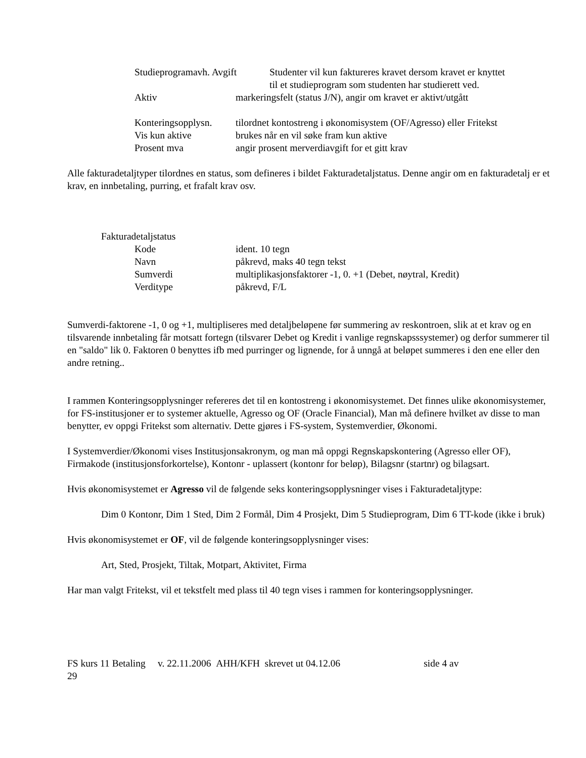Studieprogramavh. Avgift
Studenter vil kun faktureres kravet dersom kravet er knyttet
til et studieprogram som studenten har studierett ved.
Aktiv markeringsfelt (status J/N), angir om kravet er aktivt/utgått
Konteringsopplysn.
tilordnet kontostreng i økonomisystem (OF/Agresso) eller Fritekst
Vis kun aktive brukes når en vil søke fram kun aktive
Prosent mva angir prosent merverdiavgift for et gitt krav
Alle fakturadetaljtyper tilordnes en status, som defineres i bildet Fakturadetaljstatus. Denne angir om en fakturadetalj er et krav, en innbetaling, purring, et frafalt krav osv.
Fakturadetaljstatus
Kode ident. 10 tegn
Navn påkrevd, maks 40 tegn tekst
Sumverdi multiplikasjonsfaktorer -1, 0. +1 (Debet, nøytral, Kredit)
Verditype påkrevd, F/L
Sumverdi-faktorene -1, 0 og +1, multipliseres med detaljbeløpene før summering av reskontroen, slik at et krav og en tilsvarende innbetaling får motsatt fortegn (tilsvarer Debet og Kredit i vanlige regnskapsssystemer) og derfor summerer til en "saldo" lik 0. Faktoren 0 benyttes ifb med purringer og lignende, for å unngå at beløpet summeres i den ene eller den andre retning..
I rammen Konteringsopplysninger refereres det til en kontostreng i økonomisystemet. Det finnes ulike økonomisystemer, for FS-institusjoner er to systemer aktuelle, Agresso og OF (Oracle Financial), Man må definere hvilket av disse to man benytter, ev oppgi Fritekst som alternativ. Dette gjøres i FS-system, Systemverdier, Økonomi.
I Systemverdier/Økonomi vises Institusjonsakronym, og man må oppgi Regnskapskontering (Agresso eller OF), Firmakode (institusjonsforkortelse), Kontonr - uplassert (kontonr for beløp), Bilagsnr (startnr) og bilagsart.
Hvis økonomisystemet er Agresso vil de følgende seks konteringsopplysninger vises i Fakturadetaljtype:
Dim 0 Kontonr, Dim 1 Sted, Dim 2 Formål, Dim 4 Prosjekt, Dim 5 Studieprogram, Dim 6 TT-kode (ikke i bruk)
Hvis økonomisystemet er OF, vil de følgende konteringsopplysninger vises:
Art, Sted, Prosjekt, Tiltak, Motpart, Aktivitet, Firma
Har man valgt Fritekst, vil et tekstfelt med plass til 40 tegn vises i rammen for konteringsopplysninger.
FS kurs 11 Betaling v. 22.11.2006 AHH/KFH skrevet ut 04.12.06 side 4 av
29